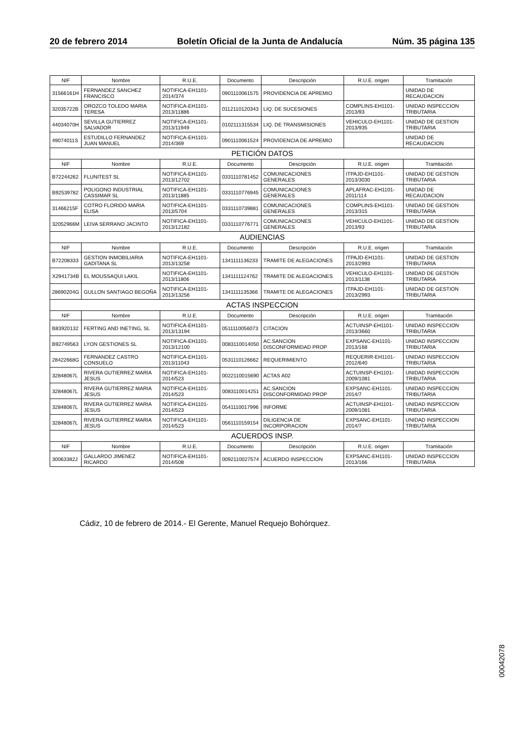20 de febrero 2014 Boletín Oficial de la Junta de Andalucía Núm. 35 página 135
| NIF | Nombre | R.U.E. | Documento | Descripción | R.U.E. origen | Tramitación |
| --- | --- | --- | --- | --- | --- | --- |
| 31566161H | FERNANDEZ SANCHEZ FRANCISCO | NOTIFICA-EH1101-2014/374 | 0901110061575 | PROVIDENCIA DE APREMIO | | UNIDAD DE RECAUDACION |
| 32035722B | OROZCO TOLEDO MARIA TERESA | NOTIFICA-EH1101-2013/11886 | 0112110120343 | LIQ. DE SUCESIONES | COMPLINS-EH1101-2013/93 | UNIDAD INSPECCION TRIBUTARIA |
| 44034070H | SEVILLA GUTIERREZ SALVADOR | NOTIFICA-EH1101-2013/11949 | 0102111315534 | LIQ. DE TRANSMISIONES | VEHICULO-EH1101-2013/935 | UNIDAD DE GESTION TRIBUTARIA |
| 49074011S | ESTUDILLO FERNANDEZ JUAN MANUEL | NOTIFICA-EH1101-2014/369 | 0901110061524 | PROVIDENCIA DE APREMIO | | UNIDAD DE RECAUDACION |
| PETICIÓN DATOS | | | | | | |
| NIF | Nombre | R.U.E. | Documento | Descripción | R.U.E. origen | Tramitación |
| B72244262 | FLUNITEST SL | NOTIFICA-EH1101-2013/12702 | 0331110781452 | COMUNICACIONES GENERALES | ITPAJD-EH1101-2013/3030 | UNIDAD DE GESTION TRIBUTARIA |
| B92539782 | POLIGONO INDUSTRIAL CASSIMAR SL | NOTIFICA-EH1101-2013/11885 | 0331110776945 | COMUNICACIONES GENERALES | APLAFRAC-EH1101-2011/114 | UNIDAD DE RECAUDACION |
| 31466215F | COTRO FLORIDO MARIA ELISA | NOTIFICA-EH1101-2013/5704 | 0331110739881 | COMUNICACIONES GENERALES | COMPLINS-EH1101-2013/315 | UNIDAD DE GESTION TRIBUTARIA |
| 32052966M | LEIVA SERRANO JACINTO | NOTIFICA-EH1101-2013/12182 | 0331110776771 | COMUNICACIONES GENERALES | VEHICULO-EH1101-2013/93 | UNIDAD DE GESTION TRIBUTARIA |
| AUDIENCIAS | | | | | | |
| NIF | Nombre | R.U.E. | Documento | Descripción | R.U.E. origen | Tramitación |
| B72208333 | GESTION INMOBILIARIA GADITANA SL | NOTIFICA-EH1101-2013/13258 | 1341111136233 | TRAMITE DE ALEGACIONES | ITPAJD-EH1101-2013/2993 | UNIDAD DE GESTION TRIBUTARIA |
| X2941734B | EL MOUSSAQUI LAKIL | NOTIFICA-EH1101-2013/11806 | 1341111124762 | TRAMITE DE ALEGACIONES | VEHICULO-EH1101-2013/1138 | UNIDAD DE GESTION TRIBUTARIA |
| 28690204G | GULLON SANTIAGO BEGOÑA | NOTIFICA-EH1101-2013/13256 | 1341111135366 | TRAMITE DE ALEGACIONES | ITPAJD-EH1101-2013/2993 | UNIDAD DE GESTION TRIBUTARIA |
| ACTAS INSPECCION | | | | | | |
| NIF | Nombre | R.U.E. | Documento | Descripción | R.U.E. origen | Tramitación |
| B83920132 | FERTING AND INETING, SL | NOTIFICA-EH1101-2013/13194 | 0511110056073 | CITACION | ACTUINSP-EH1101-2013/3660 | UNIDAD INSPECCION TRIBUTARIA |
| B92749563 | LYON GESTIONES SL | NOTIFICA-EH1101-2013/12100 | 0083110014050 | AC.SANCION DISCONFORMIDAD PROP | EXPSANC-EH1101-2013/168 | UNIDAD INSPECCION TRIBUTARIA |
| 28422668G | FERNANDEZ CASTRO CONSUELO | NOTIFICA-EH1101-2013/11043 | 0531110126662 | REQUERIMIENTO | REQUERIR-EH1101-2012/640 | UNIDAD INSPECCION TRIBUTARIA |
| 32848067L | RIVERA GUTIERREZ MARIA JESUS | NOTIFICA-EH1101-2014/523 | 0022110015690 | ACTAS A02 | ACTUINSP-EH1101-2009/1081 | UNIDAD INSPECCION TRIBUTARIA |
| 32848067L | RIVERA GUTIERREZ MARIA JESUS | NOTIFICA-EH1101-2014/523 | 0083110014251 | AC.SANCION DISCONFORMIDAD PROP | EXPSANC-EH1101-2014/7 | UNIDAD INSPECCION TRIBUTARIA |
| 32848067L | RIVERA GUTIERREZ MARIA JESUS | NOTIFICA-EH1101-2014/523 | 0541110017996 | INFORME | ACTUINSP-EH1101-2009/1081 | UNIDAD INSPECCION TRIBUTARIA |
| 32848067L | RIVERA GUTIERREZ MARIA JESUS | NOTIFICA-EH1101-2014/523 | 0561110159154 | DILIGENCIA DE INCORPORACION | EXPSANC-EH1101-2014/7 | UNIDAD INSPECCION TRIBUTARIA |
| ACUERDOS INSP. | | | | | | |
| NIF | Nombre | R.U.E. | Documento | Descripción | R.U.E. origen | Tramitación |
| 30063382J | GALLARDO JIMENEZ RICARDO | NOTIFICA-EH1101-2014/508 | 0092110027574 | ACUERDO INSPECCION | EXPSANC-EH1101-2013/166 | UNIDAD INSPECCION TRIBUTARIA |
Cádiz, 10 de febrero de 2014.- El Gerente, Manuel Requejo Bohórquez.
00042078